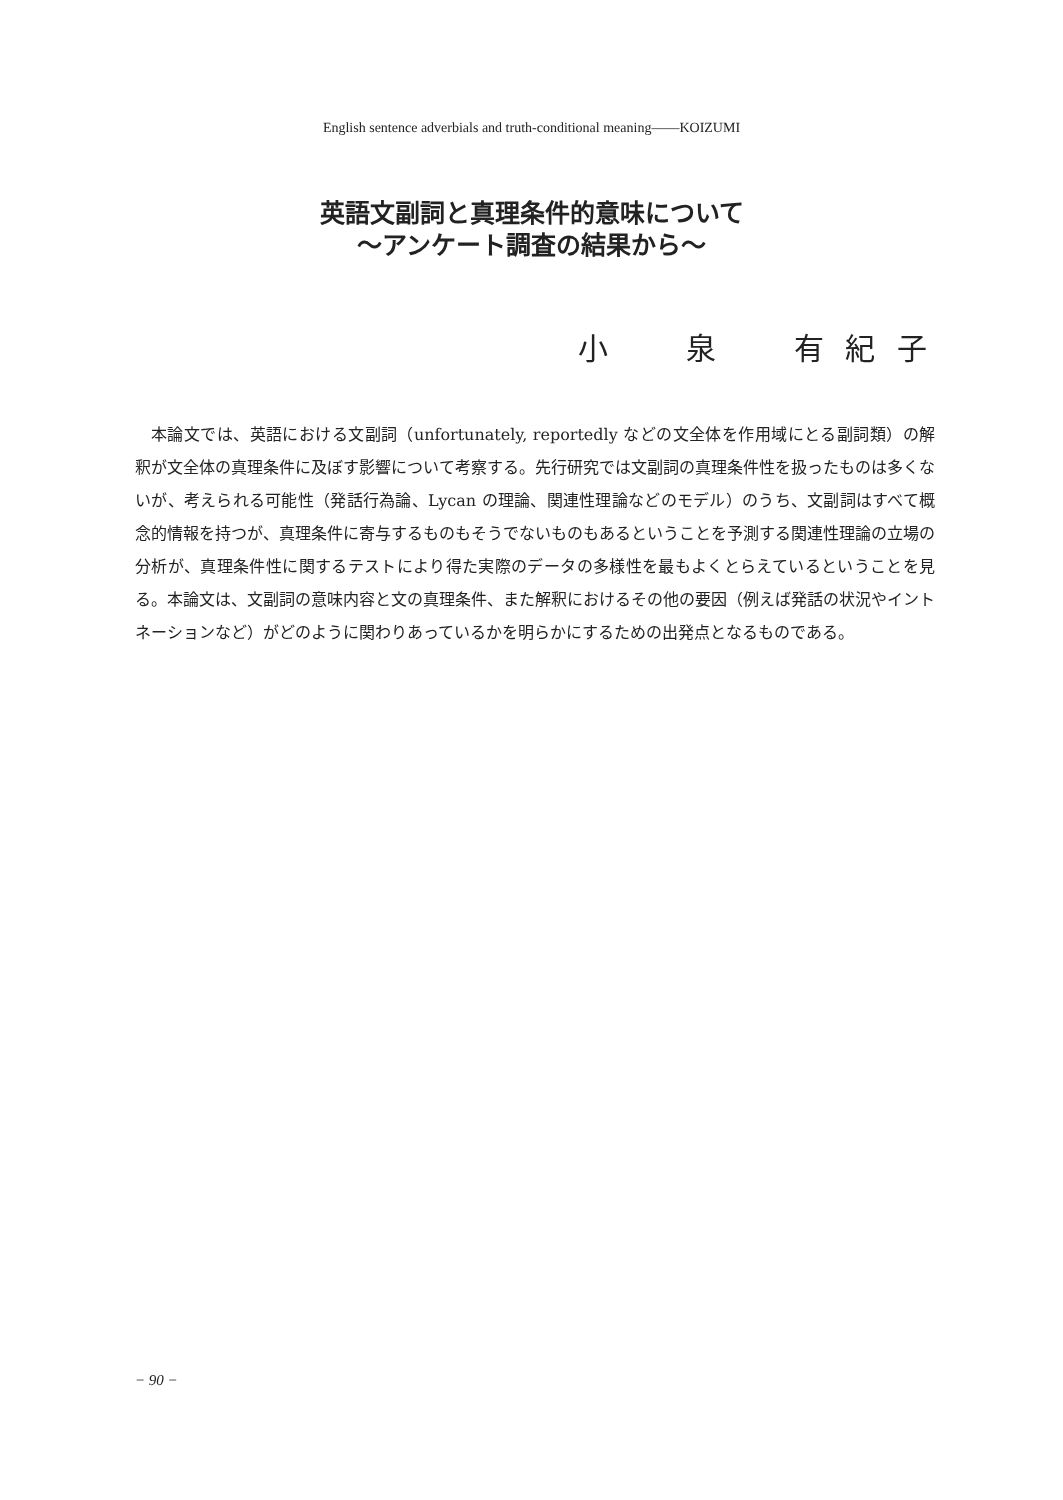English sentence adverbials and truth-conditional meaning――KOIZUMI
英語文副詞と真理条件的意味について
～アンケート調査の結果から～
小　　泉　　有 紀 子
本論文では、英語における文副詞（unfortunately, reportedly などの文全体を作用域にとる副詞類）の解釈が文全体の真理条件に及ぼす影響について考察する。先行研究では文副詞の真理条件性を扱ったものは多くないが、考えられる可能性（発話行為論、Lycan の理論、関連性理論などのモデル）のうち、文副詞はすべて概念的情報を持つが、真理条件に寄与するものもそうでないものもあるということを予測する関連性理論の立場の分析が、真理条件性に関するテストにより得た実際のデータの多様性を最もよくとらえているということを見る。本論文は、文副詞の意味内容と文の真理条件、また解釈におけるその他の要因（例えば発話の状況やイントネーションなど）がどのように関わりあっているかを明らかにするための出発点となるものである。
− 90 −